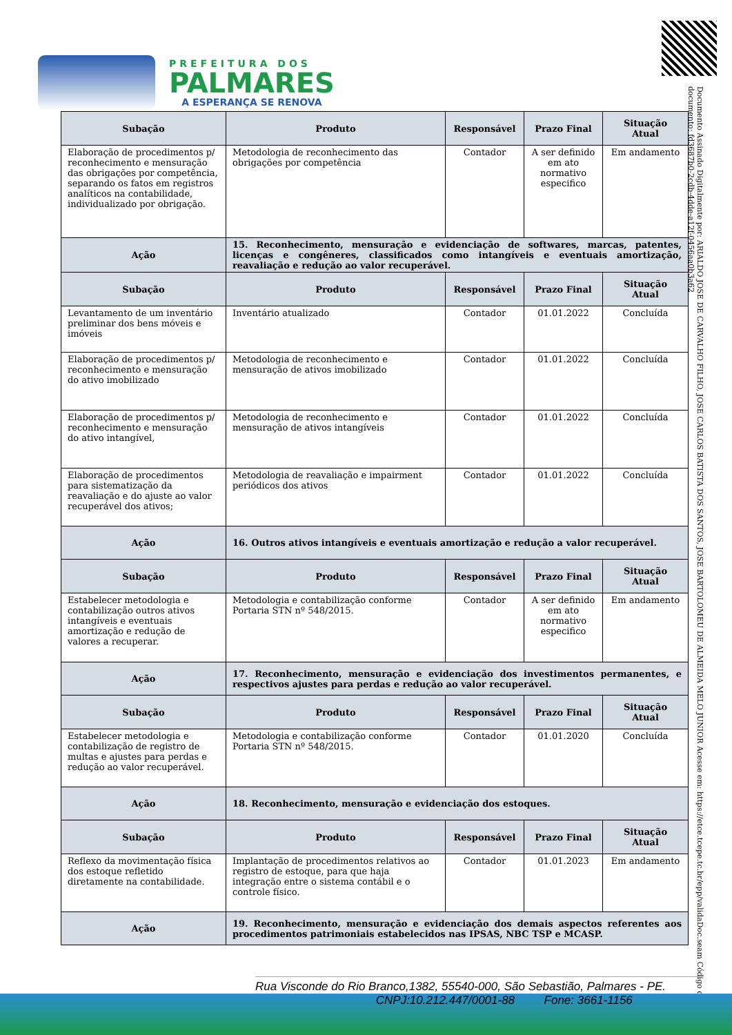PREFEITURA DOS
PALMARES
A ESPERANÇA SE RENOVA
Documento Assinado Digitalmente por: ARIALDO JOSE DE CARVALHO FILHO, JOSE CARLOS BATISTA DOS SANTOS, JOSE BARTOLOMEU DE ALMEIDA MELO JUNIOR Acesse em: https://etce.tcepe.tc.br/epp/validaDoc.seam Código do documento: fd3687b0-2cdb-4dde-a12f-0456aa0b3a62
| Subação | Produto | Responsável | Prazo Final | Situação Atual |
| --- | --- | --- | --- | --- |
| Elaboração de procedimentos p/ reconhecimento e mensuração das obrigações por competência, separando os fatos em registros analíticos na contabilidade, individualizado por obrigação. | Metodologia de reconhecimento das obrigações por competência | Contador | A ser definido em ato normativo especifico | Em andamento |
| Ação | 15. Reconhecimento, mensuração e evidenciação de softwares, marcas, patentes, licenças e congêneres, classificados como intangíveis e eventuais amortização, reavaliação e redução ao valor recuperável. | | | |
| Subação | Produto | Responsável | Prazo Final | Situação Atual |
| Levantamento de um inventário preliminar dos bens móveis e imóveis | Inventário atualizado | Contador | 01.01.2022 | Concluída |
| Elaboração de procedimentos p/ reconhecimento e mensuração do ativo imobilizado | Metodologia de reconhecimento e mensuração de ativos imobilizado | Contador | 01.01.2022 | Concluída |
| Elaboração de procedimentos p/ reconhecimento e mensuração do ativo intangível, | Metodologia de reconhecimento e mensuração de ativos intangíveis | Contador | 01.01.2022 | Concluída |
| Elaboração de procedimentos para sistematização da reavaliação e do ajuste ao valor recuperável dos ativos; | Metodologia de reavaliação e impairment periódicos dos ativos | Contador | 01.01.2022 | Concluída |
| Ação | 16. Outros ativos intangíveis e eventuais amortização e redução a valor recuperável. | | | |
| Subação | Produto | Responsável | Prazo Final | Situação Atual |
| Estabelecer metodologia e contabilização outros ativos intangíveis e eventuais amortização e redução de valores a recuperar. | Metodologia e contabilização conforme Portaria STN nº 548/2015. | Contador | A ser definido em ato normativo especifico | Em andamento |
| Ação | 17. Reconhecimento, mensuração e evidenciação dos investimentos permanentes, e respectivos ajustes para perdas e redução ao valor recuperável. | | | |
| Subação | Produto | Responsável | Prazo Final | Situação Atual |
| Estabelecer metodologia e contabilização de registro de multas e ajustes para perdas e redução ao valor recuperável. | Metodologia e contabilização conforme Portaria STN nº 548/2015. | Contador | 01.01.2020 | Concluída |
| Ação | 18. Reconhecimento, mensuração e evidenciação dos estoques. | | | |
| Subação | Produto | Responsável | Prazo Final | Situação Atual |
| Reflexo da movimentação física dos estoque refletido diretamente na contabilidade. | Implantação de procedimentos relativos ao registro de estoque, para que haja integração entre o sistema contábil e o controle físico. | Contador | 01.01.2023 | Em andamento |
| Ação | 19. Reconhecimento, mensuração e evidenciação dos demais aspectos referentes aos procedimentos patrimoniais estabelecidos nas IPSAS, NBC TSP e MCASP. | | | |
Rua Visconde do Rio Branco,1382, 55540-000, São Sebastião, Palmares - PE.
CNPJ:10.212.447/0001-88 Fone: 3661-1156